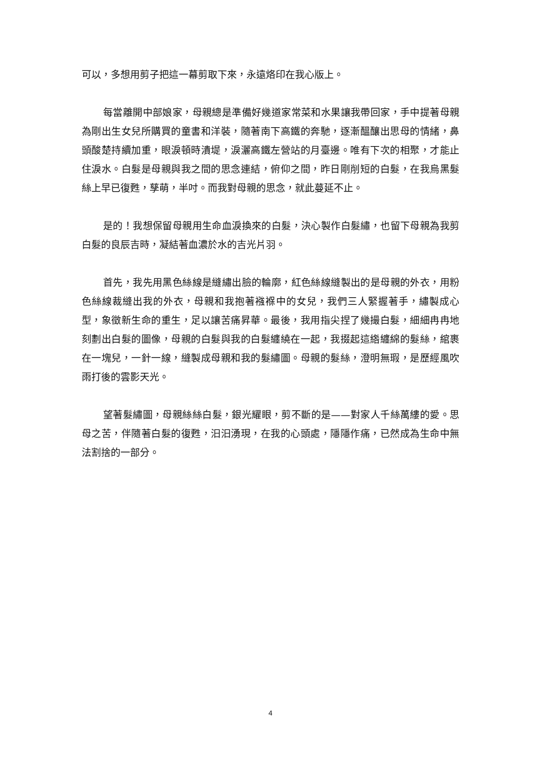可以，多想用剪子把這一幕剪取下來，永遠烙印在我心版上。
每當離開中部娘家，母親總是準備好幾道家常菜和水果讓我帶回家，手中提著母親為剛出生女兒所購買的童書和洋裝，隨著南下高鐵的奔馳，逐漸醞釀出思母的情緒，鼻頭酸楚持續加重，眼淚頓時潰堤，淚灑高鐵左營站的月臺邊。唯有下次的相聚，才能止住淚水。白髮是母親與我之間的思念連結，俯仰之間，昨日剛削短的白髮，在我烏黑髮絲上早已復甦，孳萌，半吋。而我對母親的思念，就此蔓延不止。
是的！我想保留母親用生命血淚換來的白髮，決心製作白髮繡，也留下母親為我剪白髮的良辰吉時，凝結著血濃於水的吉光片羽。
首先，我先用黑色絲線是縫繡出臉的輪廓，紅色絲線縫製出的是母親的外衣，用粉色絲線裁縫出我的外衣，母親和我抱著襁褓中的女兒，我們三人緊握著手，繡製成心型，象徵新生命的重生，足以讓苦痛昇華。最後，我用指尖捏了幾撮白髮，細細冉冉地刻劃出白髮的圖像，母親的白髮與我的白髮纏繞在一起，我掇起這綹纏綿的髮絲，綰裹在一塊兒，一針一線，縫製成母親和我的髮繡圖。母親的髮絲，澄明無瑕，是歷經風吹雨打後的雲影天光。
望著髮繡圖，母親絲絲白髮，銀光耀眼，剪不斷的是——對家人千絲萬縷的愛。思母之苦，伴隨著白髮的復甦，汩汩湧現，在我的心頭處，隱隱作痛，已然成為生命中無法割捨的一部分。
4